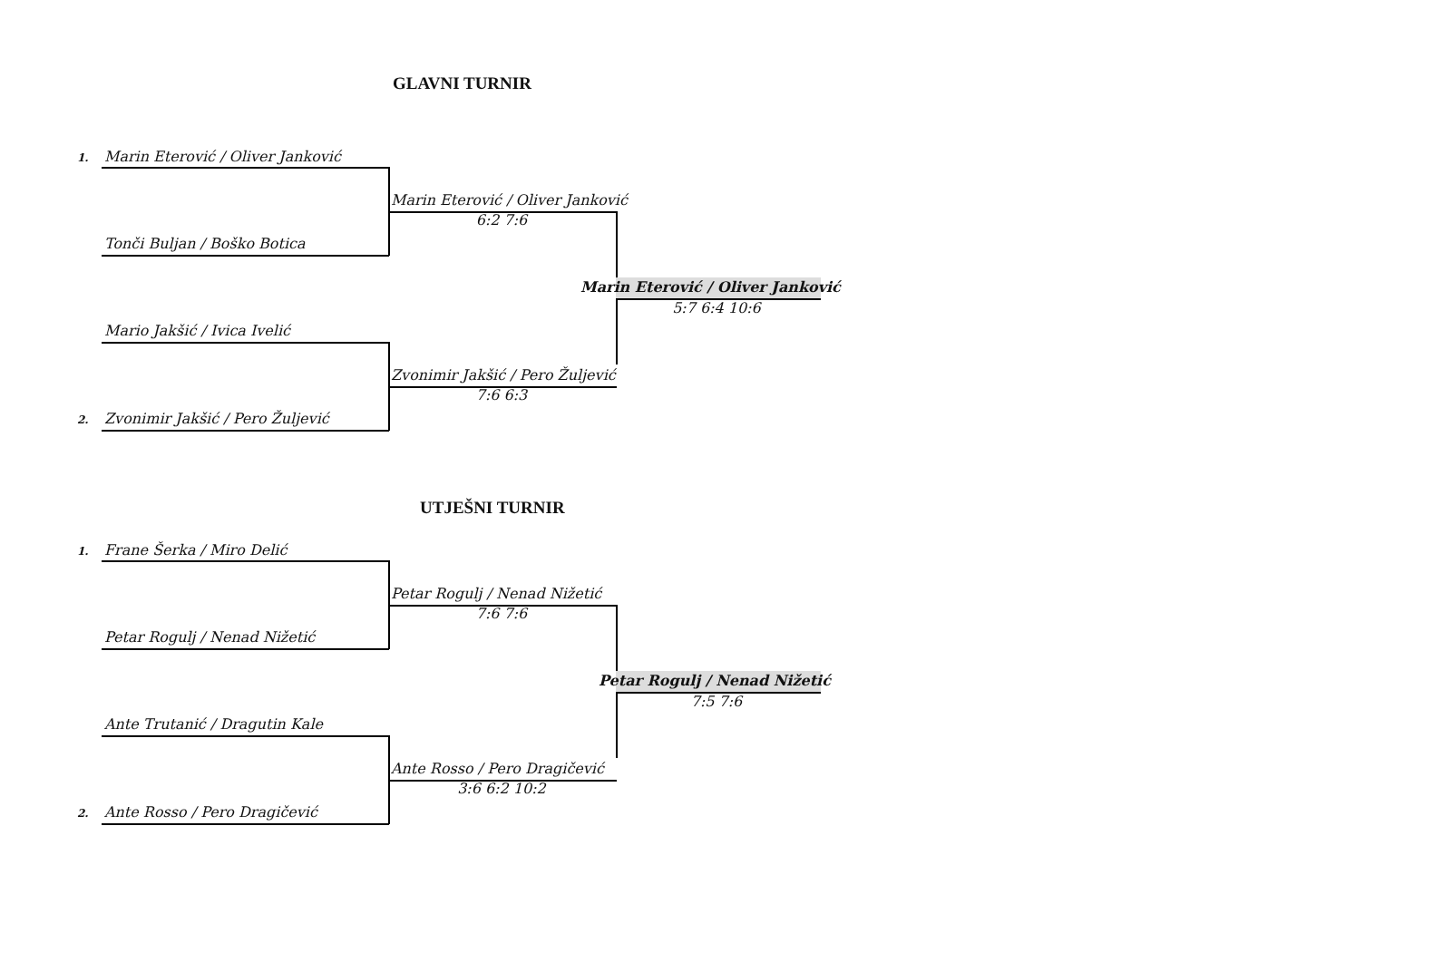GLAVNI TURNIR
1. Marin Eterović / Oliver Janković
Marin Eterović / Oliver Janković
6:2 7:6
Tonči Buljan / Boško Botica
Marin Eterović / Oliver Janković
5:7 6:4 10:6
Mario Jakšić / Ivica Ivelić
Zvonimir Jakšić / Pero Žuljević
7:6 6:3
2. Zvonimir Jakšić / Pero Žuljević
UTJEŠNI TURNIR
1. Frane Šerka / Miro Delić
Petar Rogulj / Nenad Nižetić
7:6 7:6
Petar Rogulj / Nenad Nižetić
Petar Rogulj / Nenad Nižetić
7:5 7:6
Ante Trutanić / Dragutin Kale
Ante Rosso / Pero Dragičević
3:6 6:2 10:2
2. Ante Rosso / Pero Dragičević